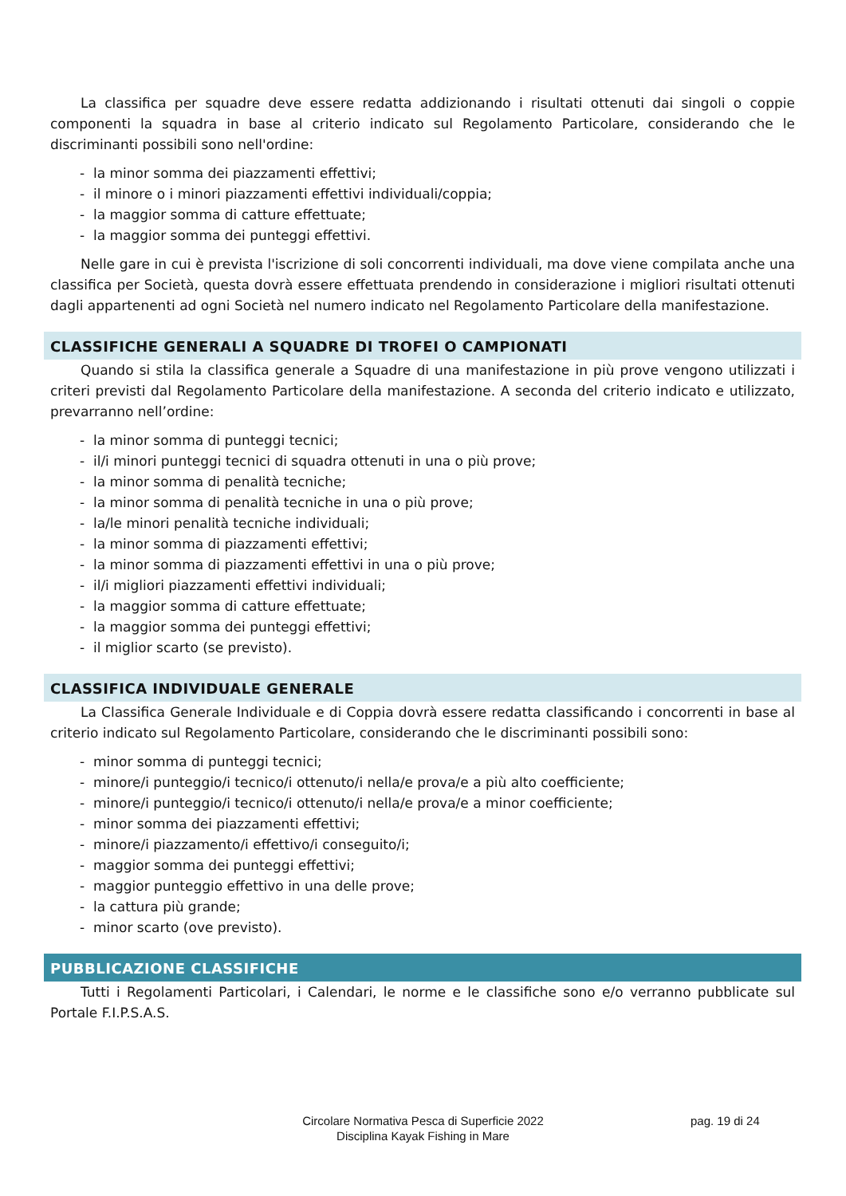La classifica per squadre deve essere redatta addizionando i risultati ottenuti dai singoli o coppie componenti la squadra in base al criterio indicato sul Regolamento Particolare, considerando che le discriminanti possibili sono nell'ordine:
- la minor somma dei piazzamenti effettivi;
- il minore o i minori piazzamenti effettivi individuali/coppia;
- la maggior somma di catture effettuate;
- la maggior somma dei punteggi effettivi.
Nelle gare in cui è prevista l'iscrizione di soli concorrenti individuali, ma dove viene compilata anche una classifica per Società, questa dovrà essere effettuata prendendo in considerazione i migliori risultati ottenuti dagli appartenenti ad ogni Società nel numero indicato nel Regolamento Particolare della manifestazione.
CLASSIFICHE GENERALI A SQUADRE DI TROFEI O CAMPIONATI
Quando si stila la classifica generale a Squadre di una manifestazione in più prove vengono utilizzati i criteri previsti dal Regolamento Particolare della manifestazione. A seconda del criterio indicato e utilizzato, prevarranno nell’ordine:
- la minor somma di punteggi tecnici;
- il/i minori punteggi tecnici di squadra ottenuti in una o più prove;
- la minor somma di penalità tecniche;
- la minor somma di penalità tecniche in una o più prove;
- la/le minori penalità tecniche individuali;
- la minor somma di piazzamenti effettivi;
- la minor somma di piazzamenti effettivi in una o più prove;
- il/i migliori piazzamenti effettivi individuali;
- la maggior somma di catture effettuate;
- la maggior somma dei punteggi effettivi;
- il miglior scarto (se previsto).
CLASSIFICA INDIVIDUALE GENERALE
La Classifica Generale Individuale e di Coppia dovrà essere redatta classificando i concorrenti in base al criterio indicato sul Regolamento Particolare, considerando che le discriminanti possibili sono:
- minor somma di punteggi tecnici;
- minore/i punteggio/i tecnico/i ottenuto/i nella/e prova/e a più alto coefficiente;
- minore/i punteggio/i tecnico/i ottenuto/i nella/e prova/e a minor coefficiente;
- minor somma dei piazzamenti effettivi;
- minore/i piazzamento/i effettivo/i conseguito/i;
- maggior somma dei punteggi effettivi;
- maggior punteggio effettivo in una delle prove;
- la cattura più grande;
- minor scarto (ove previsto).
PUBBLICAZIONE CLASSIFICHE
Tutti i Regolamenti Particolari, i Calendari, le norme e le classifiche sono e/o verranno pubblicate sul Portale F.I.P.S.A.S.
Circolare Normativa Pesca di Superficie 2022
Disciplina Kayak Fishing in Mare
pag. 19 di 24